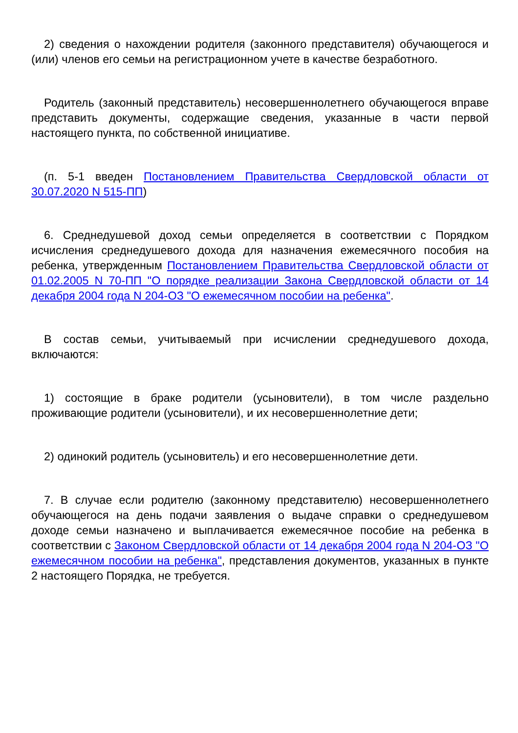2) сведения о нахождении родителя (законного представителя) обучающегося и (или) членов его семьи на регистрационном учете в качестве безработного.
Родитель (законный представитель) несовершеннолетнего обучающегося вправе представить документы, содержащие сведения, указанные в части первой настоящего пункта, по собственной инициативе.
(п. 5-1 введен Постановлением Правительства Свердловской области от 30.07.2020 N 515-ПП)
6. Среднедушевой доход семьи определяется в соответствии с Порядком исчисления среднедушевого дохода для назначения ежемесячного пособия на ребенка, утвержденным Постановлением Правительства Свердловской области от 01.02.2005 N 70-ПП "О порядке реализации Закона Свердловской области от 14 декабря 2004 года N 204-ОЗ "О ежемесячном пособии на ребенка".
В состав семьи, учитываемый при исчислении среднедушевого дохода, включаются:
1) состоящие в браке родители (усыновители), в том числе раздельно проживающие родители (усыновители), и их несовершеннолетние дети;
2) одинокий родитель (усыновитель) и его несовершеннолетние дети.
7. В случае если родителю (законному представителю) несовершеннолетнего обучающегося на день подачи заявления о выдаче справки о среднедушевом доходе семьи назначено и выплачивается ежемесячное пособие на ребенка в соответствии с Законом Свердловской области от 14 декабря 2004 года N 204-ОЗ "О ежемесячном пособии на ребенка", представления документов, указанных в пункте 2 настоящего Порядка, не требуется.